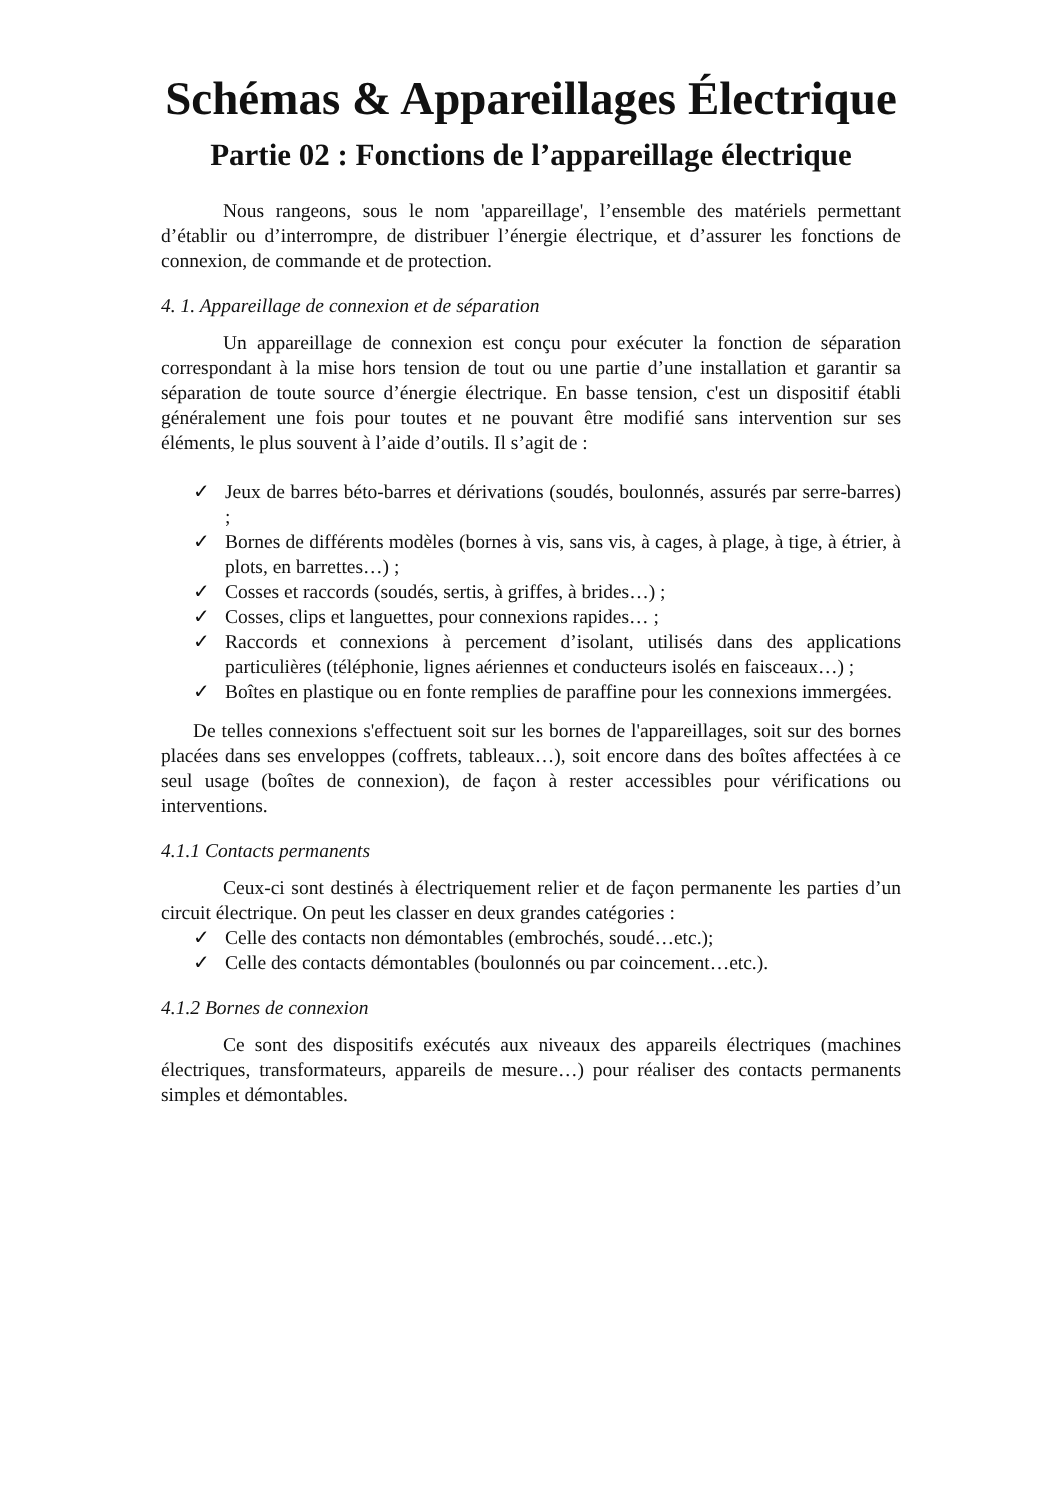Schémas & Appareillages Électrique
Partie 02 : Fonctions de l’appareillage électrique
Nous rangeons, sous le nom 'appareillage', l’ensemble des matériels permettant d’établir ou d’interrompre, de distribuer l’énergie électrique, et d’assurer les fonctions de connexion, de commande et de protection.
4. 1. Appareillage de connexion et de séparation
Un appareillage de connexion est conçu pour exécuter la fonction de séparation correspondant à la mise hors tension de tout ou une partie d’une installation et garantir sa séparation de toute source d’énergie électrique. En basse tension, c'est un dispositif établi généralement une fois pour toutes et ne pouvant être modifié sans intervention sur ses éléments, le plus souvent à l’aide d’outils. Il s’agit de :
✓ Jeux de barres béto-barres et dérivations (soudés, boulonnés, assurés par serre-barres) ;
✓ Bornes de différents modèles (bornes à vis, sans vis, à cages, à plage, à tige, à étrier, à plots, en barrettes…) ;
✓ Cosses et raccords (soudés, sertis, à griffes, à brides…) ;
✓ Cosses, clips et languettes, pour connexions rapides… ;
✓ Raccords et connexions à percement d’isolant, utilisés dans des applications particulières (téléphonie, lignes aériennes et conducteurs isolés en faisceaux…) ;
✓ Boîtes en plastique ou en fonte remplies de paraffine pour les connexions immergées.
De telles connexions s'effectuent soit sur les bornes de l'appareillages, soit sur des bornes placées dans ses enveloppes (coffrets, tableaux…), soit encore dans des boîtes affectées à ce seul usage (boîtes de connexion), de façon à rester accessibles pour vérifications ou interventions.
4.1.1 Contacts permanents
Ceux-ci sont destinés à électriquement relier et de façon permanente les parties d’un circuit électrique. On peut les classer en deux grandes catégories :
✓ Celle des contacts non démontables (embrochés, soudé…etc.);
✓ Celle des contacts démontables (boulonnés ou par coincement…etc.).
4.1.2 Bornes de connexion
Ce sont des dispositifs exécutés aux niveaux des appareils électriques (machines électriques, transformateurs, appareils de mesure…) pour réaliser des contacts permanents simples et démontables.